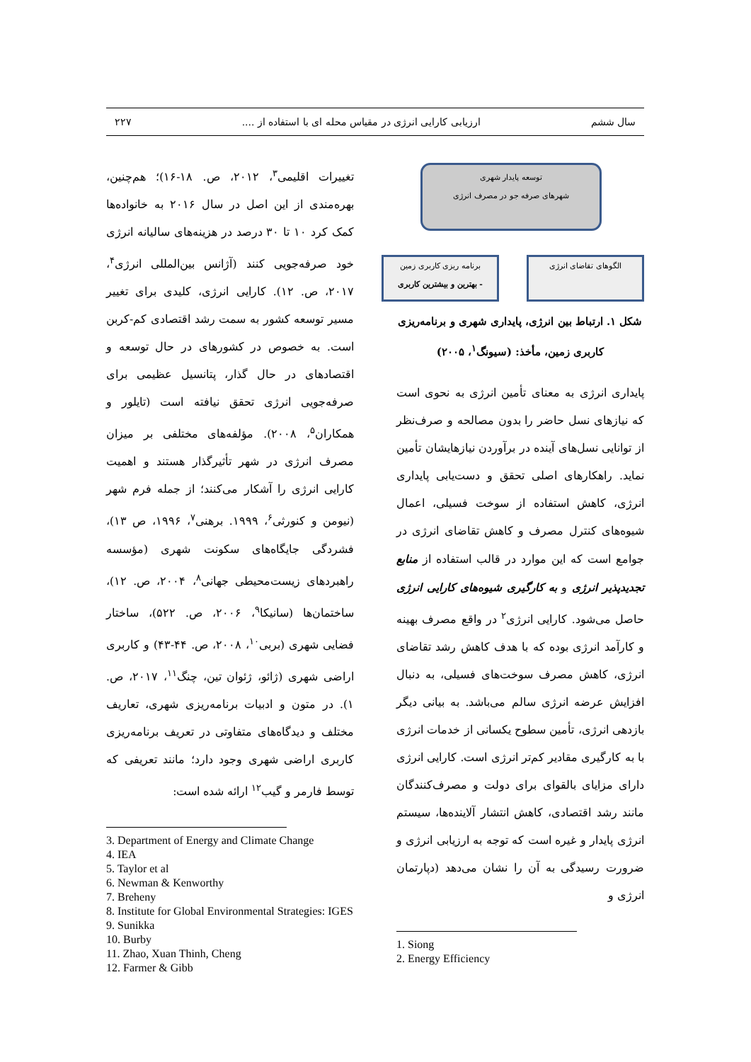سال ششم ارزیابی کارایی انرژی در مقیاس محله ای با استفاده از .... ۲۲۷
توسعه پایدار شهری
شهرهای صرفه جو در مصرف انرژی
الگوهای تقاضای انرژی
برنامه ریزی کاربری زمین
- بهترین و بیشترین کاربری
شکل ۱. ارتباط بین انرژی، پایداری شهری و برنامه‌ریزی کاربری زمین، مأخذ: (سیونگ<sup>۱</sup>، ۲۰۰۵)
پایداری انرژی به معنای تأمین انرژی به نحوی است که نیازهای نسل حاضر را بدون مصالحه و صرف‌نظر از توانایی نسل‌های آینده در برآوردن نیازهایشان تأمین نماید. راهکارهای اصلی تحقق و دست‌یابی پایداری انرژی، کاهش استفاده از سوخت فسیلی، اعمال شیوه‌های کنترل مصرف و کاهش تقاضای انرژی در جوامع است که این موارد در قالب استفاده از منابع تجدیدپذیر انرژی و به کارگیری شیوه‌های کارایی انرژی حاصل می‌شود. کارایی انرژی<sup>۲</sup> در واقع مصرف بهینه و کارآمد انرژی بوده که با هدف کاهش رشد تقاضای انرژی، کاهش مصرف سوخت‌های فسیلی، به دنبال افزایش عرضه انرژی سالم می‌باشد. به بیانی دیگر بازدهی انرژی، تأمین سطوح یکسانی از خدمات انرژی با به کارگیری مقادیر کم‌تر انرژی است. کارایی انرژی دارای مزایای بالقوای برای دولت و مصرف‌کنندگان مانند رشد اقتصادی، کاهش انتشار آلاینده‌ها، سیستم انرژی پایدار و غیره است که توجه به ارزیابی انرژی و ضرورت رسیدگی به آن را نشان می‌دهد (دپارتمان انرژی و
1. Siong
2. Energy Efficiency
تغییرات اقلیمی<sup>۳</sup>، ۲۰۱۲، ص. ۱۸-۱۶)؛ هم‌چنین، بهره‌مندی از این اصل در سال ۲۰۱۶ به خانواده‌ها کمک کرد ۱۰ تا ۳۰ درصد در هزینه‌های سالیانه انرژی خود صرفه‌جویی کنند (آژانس بین‌المللی انرژی<sup>۴</sup>، ۲۰۱۷، ص. ۱۲). کارایی انرژی، کلیدی برای تغییر مسیر توسعه کشور به سمت رشد اقتصادی کم-کربن است. به خصوص در کشورهای در حال توسعه و اقتصادهای در حال گذار، پتانسیل عظیمی برای صرفه‌جویی انرژی تحقق نیافته است (تایلور و همکاران<sup>۵</sup>، ۲۰۰۸). مؤلفه‌های مختلفی بر میزان مصرف انرژی در شهر تأثیرگذار هستند و اهمیت کارایی انرژی را آشکار می‌کنند؛ از جمله فرم شهر (نیومن و کنورثی<sup>۶</sup>، ۱۹۹۹. برهنی<sup>۷</sup>، ۱۹۹۶، ص ۱۳)، فشردگی جایگاه‌های سکونت شهری (مؤسسه راهبردهای زیست‌محیطی جهانی<sup>۸</sup>، ۲۰۰۴، ص. ۱۲)، ساختمان‌ها (سانیکا<sup>۹</sup>، ۲۰۰۶، ص. ۵۲۲)، ساختار فضایی شهری (بربی<sup>۱۰</sup>، ۲۰۰۸، ص. ۴۴-۴۳) و کاربری اراضی شهری (ژائو، ژئوان تین، چنگ<sup>۱۱</sup>، ۲۰۱۷، ص. ۱). در متون و ادبیات برنامه‌ریزی شهری، تعاریف مختلف و دیدگاه‌های متفاوتی در تعریف برنامه‌ریزی کاربری اراضی شهری وجود دارد؛ مانند تعریفی که توسط فارمر و گیب<sup>۱۲</sup> ارائه شده است:
3. Department of Energy and Climate Change
4. IEA
5. Taylor et al
6. Newman & Kenworthy
7. Breheny
8. Institute for Global Environmental Strategies: IGES
9. Sunikka
10. Burby
11. Zhao, Xuan Thinh, Cheng
12. Farmer & Gibb